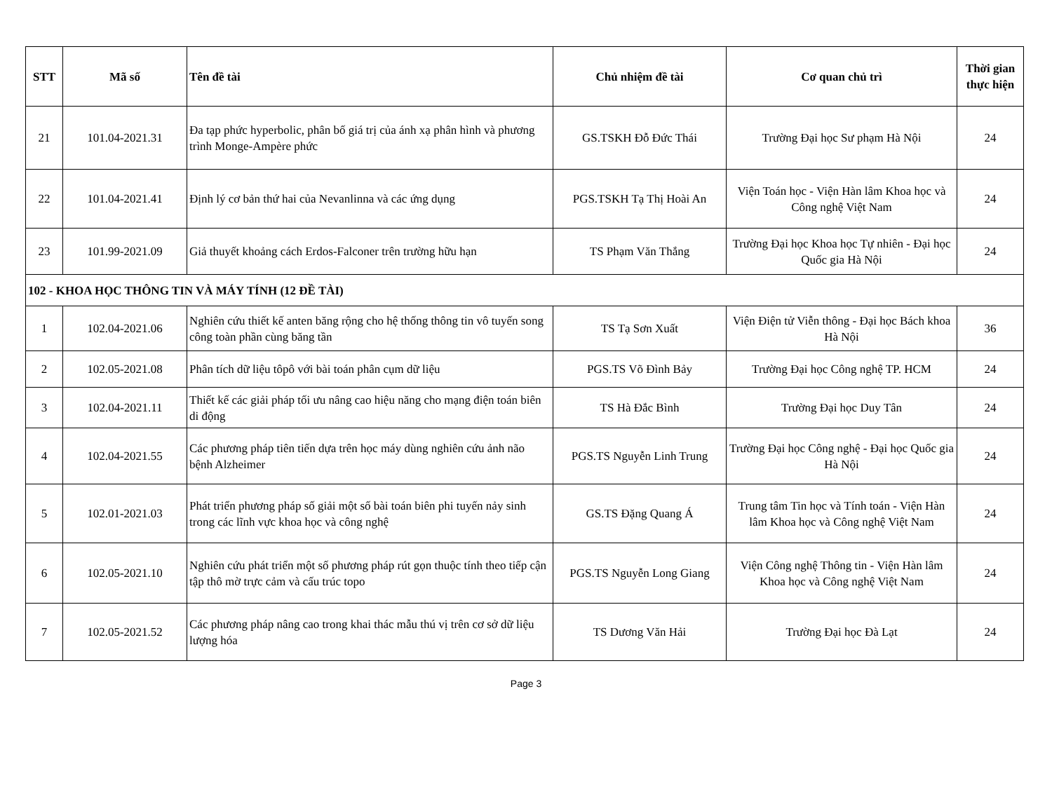| STT | Mã số | Tên đề tài | Chủ nhiệm đề tài | Cơ quan chủ trì | Thời gian thực hiện |
| --- | --- | --- | --- | --- | --- |
| 21 | 101.04-2021.31 | Đa tạp phức hyperbolic, phân bố giá trị của ánh xạ phân hình và phương trình Monge-Ampère phức | GS.TSKH Đỗ Đức Thái | Trường Đại học Sư phạm Hà Nội | 24 |
| 22 | 101.04-2021.41 | Định lý cơ bản thứ hai của Nevanlinna và các ứng dụng | PGS.TSKH Tạ Thị Hoài An | Viện Toán học - Viện Hàn lâm Khoa học và Công nghệ Việt Nam | 24 |
| 23 | 101.99-2021.09 | Giả thuyết khoảng cách Erdos-Falconer trên trường hữu hạn | TS Phạm Văn Thắng | Trường Đại học Khoa học Tự nhiên - Đại học Quốc gia Hà Nội | 24 |
| 102 - KHOA HỌC THÔNG TIN VÀ MÁY TÍNH (12 ĐỀ TÀI) | | | | | |
| 1 | 102.04-2021.06 | Nghiên cứu thiết kế anten băng rộng cho hệ thống thông tin vô tuyến song công toàn phần cùng băng tần | TS Tạ Sơn Xuất | Viện Điện tử Viễn thông - Đại học Bách khoa Hà Nội | 36 |
| 2 | 102.05-2021.08 | Phân tích dữ liệu tôpô với bài toán phân cụm dữ liệu | PGS.TS Võ Đình Bảy | Trường Đại học Công nghệ TP. HCM | 24 |
| 3 | 102.04-2021.11 | Thiết kế các giải pháp tối ưu nâng cao hiệu năng cho mạng điện toán biên di động | TS Hà Đắc Bình | Trường Đại học Duy Tân | 24 |
| 4 | 102.04-2021.55 | Các phương pháp tiên tiến dựa trên học máy dùng nghiên cứu ảnh não bệnh Alzheimer | PGS.TS Nguyễn Linh Trung | Trường Đại học Công nghệ - Đại học Quốc gia Hà Nội | 24 |
| 5 | 102.01-2021.03 | Phát triển phương pháp số giải một số bài toán biên phi tuyến nảy sinh trong các lĩnh vực khoa học và công nghệ | GS.TS Đặng Quang Á | Trung tâm Tin học và Tính toán - Viện Hàn lâm Khoa học và Công nghệ Việt Nam | 24 |
| 6 | 102.05-2021.10 | Nghiên cứu phát triển một số phương pháp rút gọn thuộc tính theo tiếp cận tập thô mờ trực cảm và cấu trúc topo | PGS.TS Nguyễn Long Giang | Viện Công nghệ Thông tin - Viện Hàn lâm Khoa học và Công nghệ Việt Nam | 24 |
| 7 | 102.05-2021.52 | Các phương pháp nâng cao trong khai thác mẫu thú vị trên cơ sở dữ liệu lượng hóa | TS Dương Văn Hải | Trường Đại học Đà Lạt | 24 |
Page 3